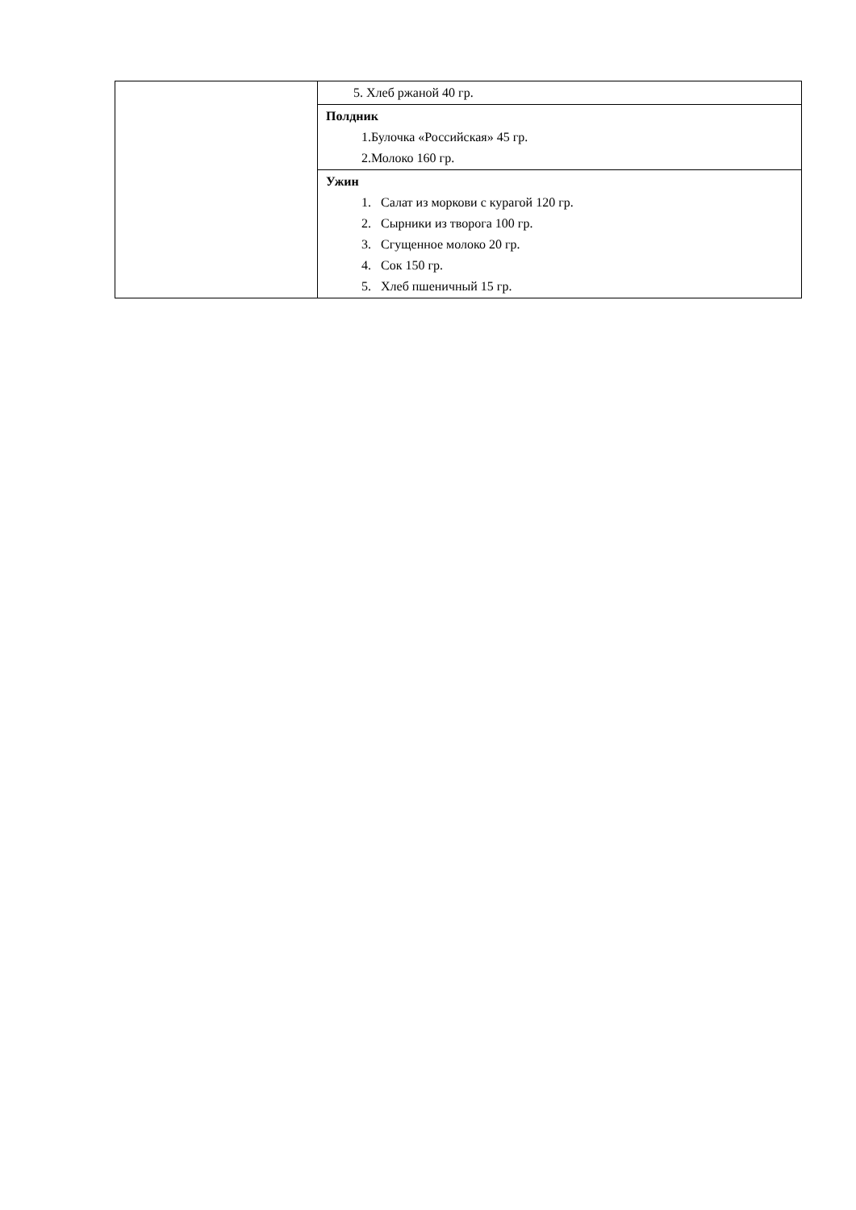| | 5. Хлеб ржаной 40 гр. |
| | Полдник 1.Булочка «Российская» 45 гр. 2.Молоко 160 гр. |
| | Ужин 1. Салат из моркови с курагой 120 гр. 2. Сырники из творога 100 гр. 3. Сгущенное молоко 20 гр. 4. Сок 150 гр. 5. Хлеб пшеничный 15 гр. |